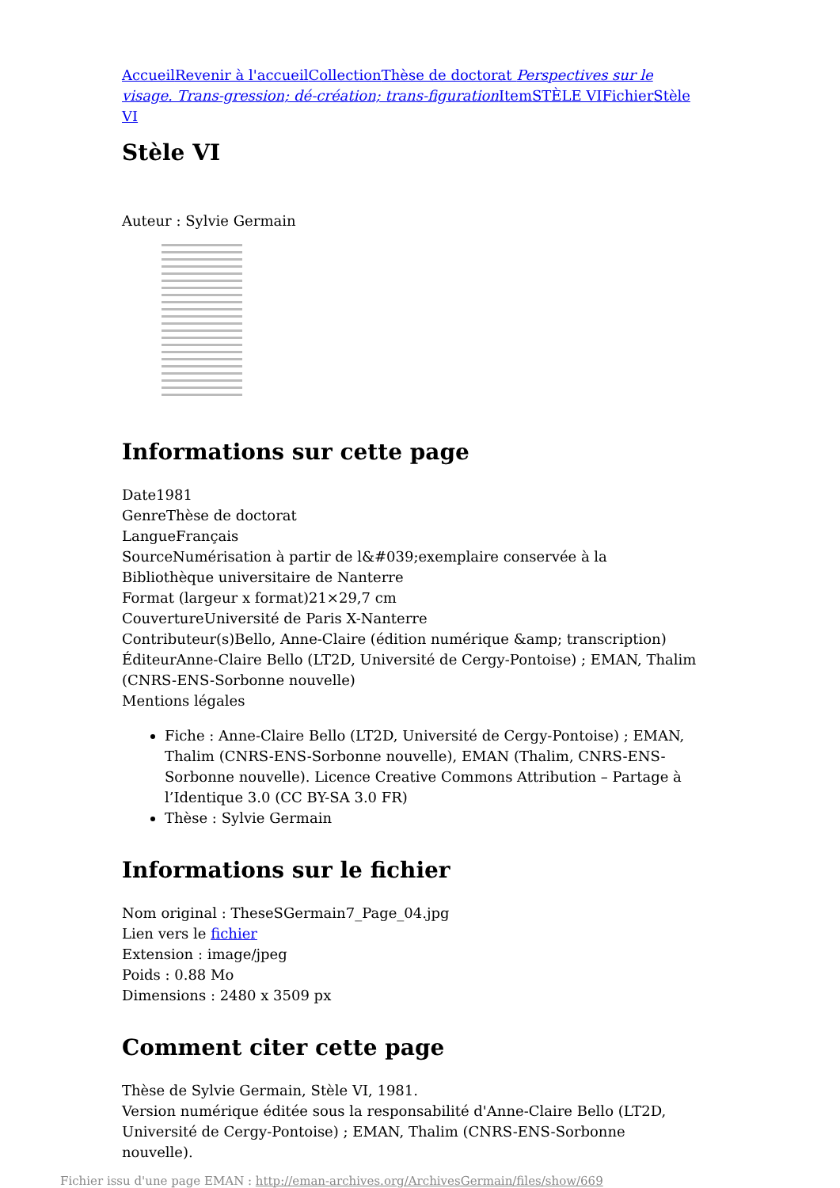Accueil Revenir à l'accueil Collection Thèse de doctorat Perspectives sur le visage. Trans-gression; dé-création; trans-figuration Item STÈLE VI Fichier Stèle VI
Stèle VI
Auteur : Sylvie Germain
Informations sur cette page
Date1981
GenreThèse de doctorat
LangueFrançais
SourceNumérisation à partir de l&#039;exemplaire conservée à la Bibliothèque universitaire de Nanterre
Format (largeur x format)21×29,7 cm
CouvertureUniversité de Paris X-Nanterre
Contributeur(s)Bello, Anne-Claire (édition numérique &amp; transcription)
ÉditeurAnne-Claire Bello (LT2D, Université de Cergy-Pontoise) ; EMAN, Thalim (CNRS-ENS-Sorbonne nouvelle)
Mentions légales
Fiche : Anne-Claire Bello (LT2D, Université de Cergy-Pontoise) ; EMAN, Thalim (CNRS-ENS-Sorbonne nouvelle), EMAN (Thalim, CNRS-ENS-Sorbonne nouvelle). Licence Creative Commons Attribution – Partage à l’Identique 3.0 (CC BY-SA 3.0 FR)
Thèse : Sylvie Germain
Informations sur le fichier
Nom original : TheseSGermain7_Page_04.jpg
Lien vers le fichier
Extension : image/jpeg
Poids : 0.88 Mo
Dimensions : 2480 x 3509 px
Comment citer cette page
Thèse de Sylvie Germain, Stèle VI, 1981.
Version numérique éditée sous la responsabilité d'Anne-Claire Bello (LT2D, Université de Cergy-Pontoise) ; EMAN, Thalim (CNRS-ENS-Sorbonne nouvelle).
Fichier issu d'une page EMAN : http://eman-archives.org/ArchivesGermain/files/show/669